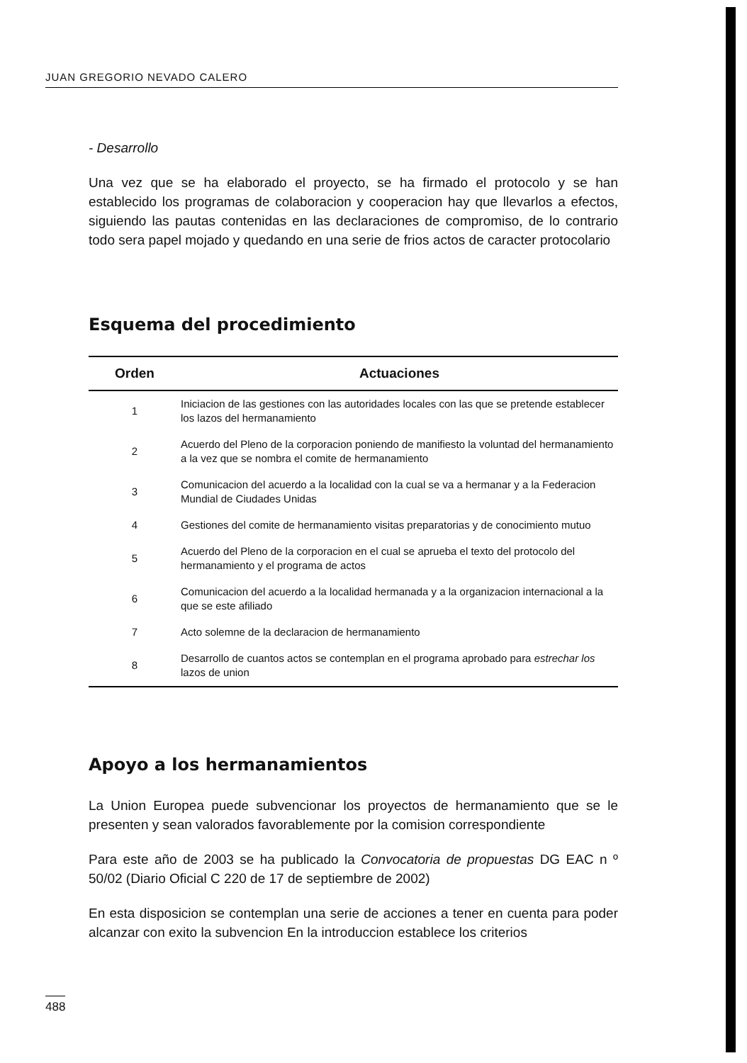JUAN GREGORIO NEVADO CALERO
- Desarrollo
Una vez que se ha elaborado el proyecto, se ha firmado el protocolo y se han establecido los programas de colaboracion y cooperacion hay que llevarlos a efectos, siguiendo las pautas contenidas en las declaraciones de compromiso, de lo contrario todo sera papel mojado y quedando en una serie de frios actos de caracter protocolario
Esquema del procedimiento
| Orden | Actuaciones |
| --- | --- |
| 1 | Iniciacion de las gestiones con las autoridades locales con las que se pretende establecer los lazos del hermanamiento |
| 2 | Acuerdo del Pleno de la corporacion poniendo de manifiesto la voluntad del hermanamiento a la vez que se nombra el comite de hermanamiento |
| 3 | Comunicacion del acuerdo a la localidad con la cual se va a hermanar y a la Federacion Mundial de Ciudades Unidas |
| 4 | Gestiones del comite de hermanamiento visitas preparatorias y de conocimiento mutuo |
| 5 | Acuerdo del Pleno de la corporacion en el cual se aprueba el texto del protocolo del hermanamiento y el programa de actos |
| 6 | Comunicacion del acuerdo a la localidad hermanada y a la organizacion internacional a la que se este afiliado |
| 7 | Acto solemne de la declaracion de hermanamiento |
| 8 | Desarrollo de cuantos actos se contemplan en el programa aprobado para estrechar los lazos de union |
Apoyo a los hermanamientos
La Union Europea puede subvencionar los proyectos de hermanamiento que se le presenten y sean valorados favorablemente por la comision correspondiente
Para este año de 2003 se ha publicado la Convocatoria de propuestas DG EAC n º 50/02 (Diario Oficial C 220 de 17 de septiembre de 2002)
En esta disposicion se contemplan una serie de acciones a tener en cuenta para poder alcanzar con exito la subvencion En la introduccion establece los criterios
488